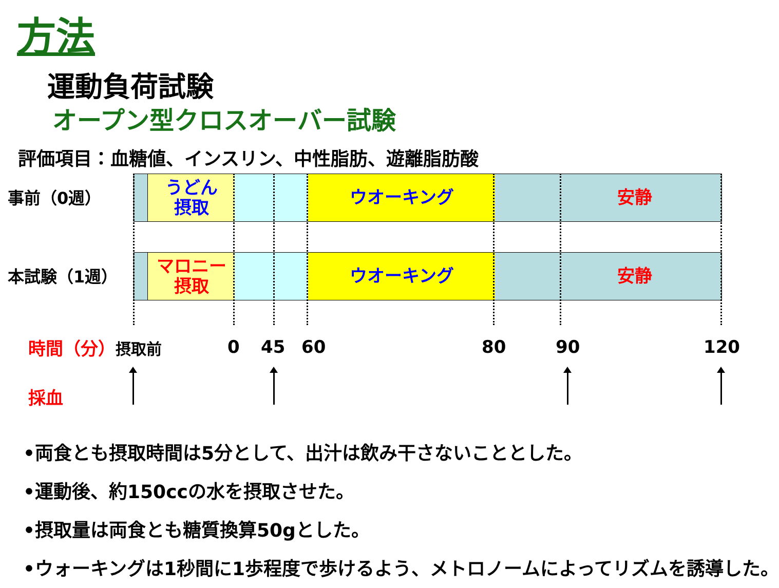方法
運動負荷試験
オープン型クロスオーバー試験
評価項目：血糖値、インスリン、中性脂肪、遊離脂肪酸
事前（0週）
本試験（1週）
うどん
摂取
ウオーキング 　　　安静
マロニー
摂取
ウオーキング 　　　安静
時間（分） 摂取前 0 45 60 80 90 120
採血
•両食とも摂取時間は5分として、出汁は飲み干さないこととした。
•運動後、約150ccの水を摂取させた。
•摂取量は両食とも糖質換算50gとした。
•ウォーキングは1秒間に1歩程度で歩けるよう、メトロノームによってリズムを誘導した。